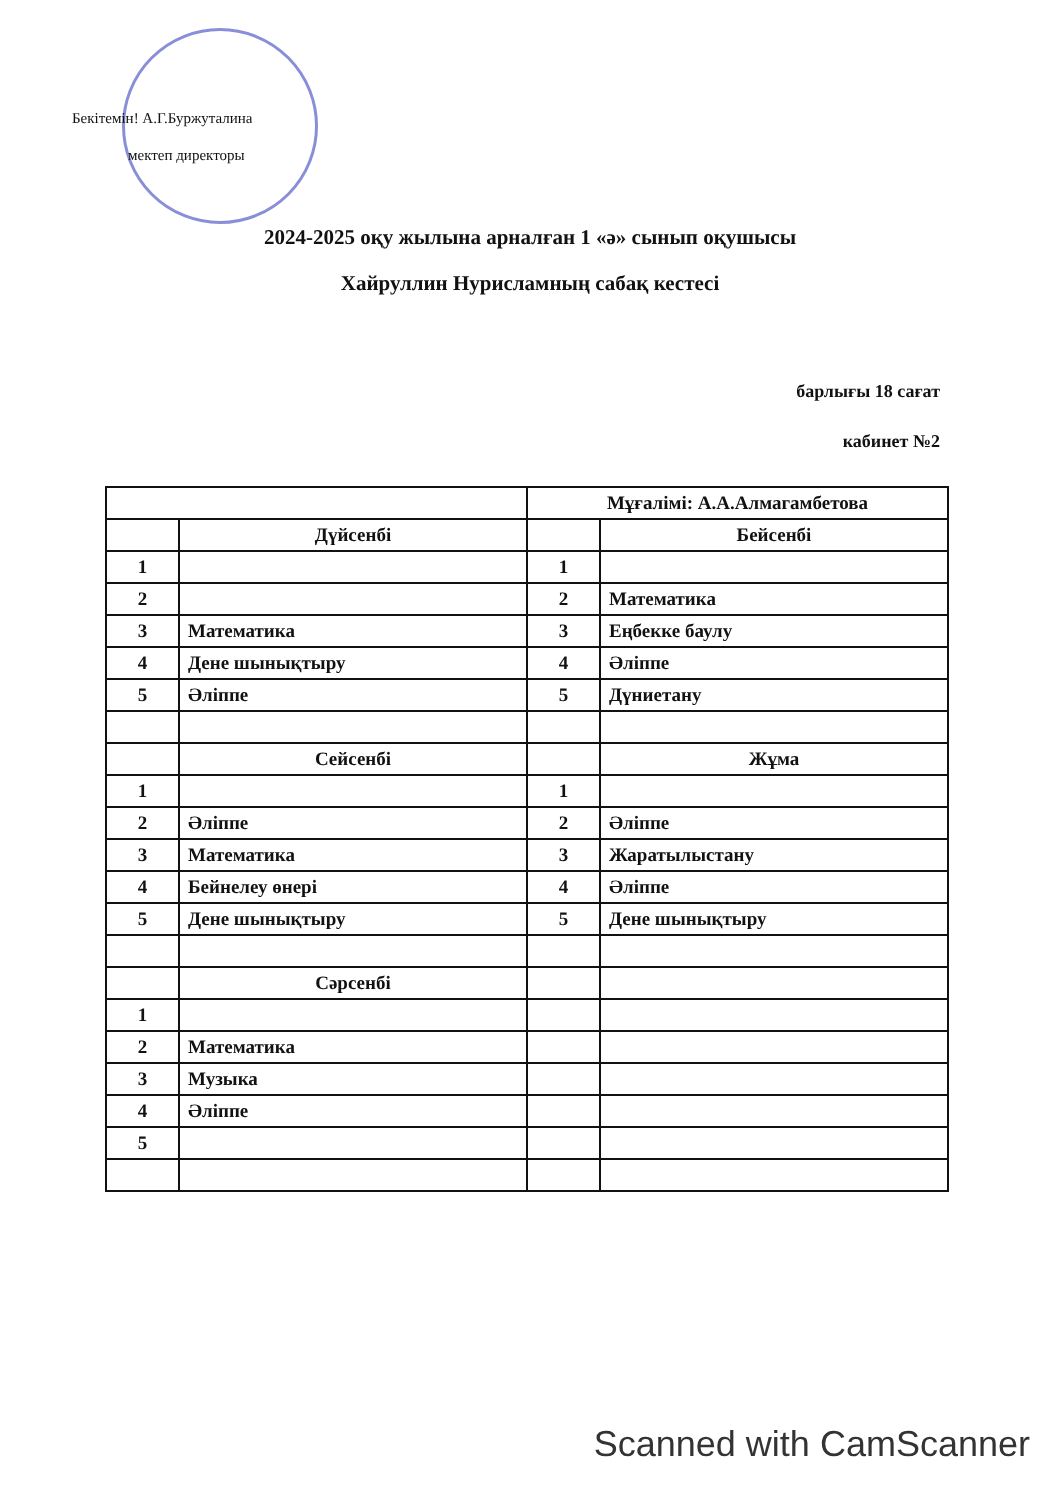Бекітемін! А.Г.Буржуталина
мектеп директоры
2024-2025 оқу жылына арналған 1 «ә» сынып оқушысы
Хайруллин Нурисламның сабақ кестесі
барлығы 18 сағат
кабинет №2
| | | Мұғалімі: А.А.Алмагамбетова | |
| | Дүйсенбі | | Бейсенбі |
| 1 | | 1 | |
| 2 | | 2 | Математика |
| 3 | Математика | 3 | Еңбекке баулу |
| 4 | Дене шынықтыру | 4 | Әліппе |
| 5 | Әліппе | 5 | Дүниетану |
| | Сейсенбі | | Жұма |
| 1 | | 1 | |
| 2 | Әліппе | 2 | Әліппе |
| 3 | Математика | 3 | Жаратылыстану |
| 4 | Бейнелеу өнері | 4 | Әліппе |
| 5 | Дене шынықтыру | 5 | Дене шынықтыру |
| | Сәрсенбі | | |
| 1 | | | |
| 2 | Математика | | |
| 3 | Музыка | | |
| 4 | Әліппе | | |
| 5 | | | |
Scanned with CamScanner